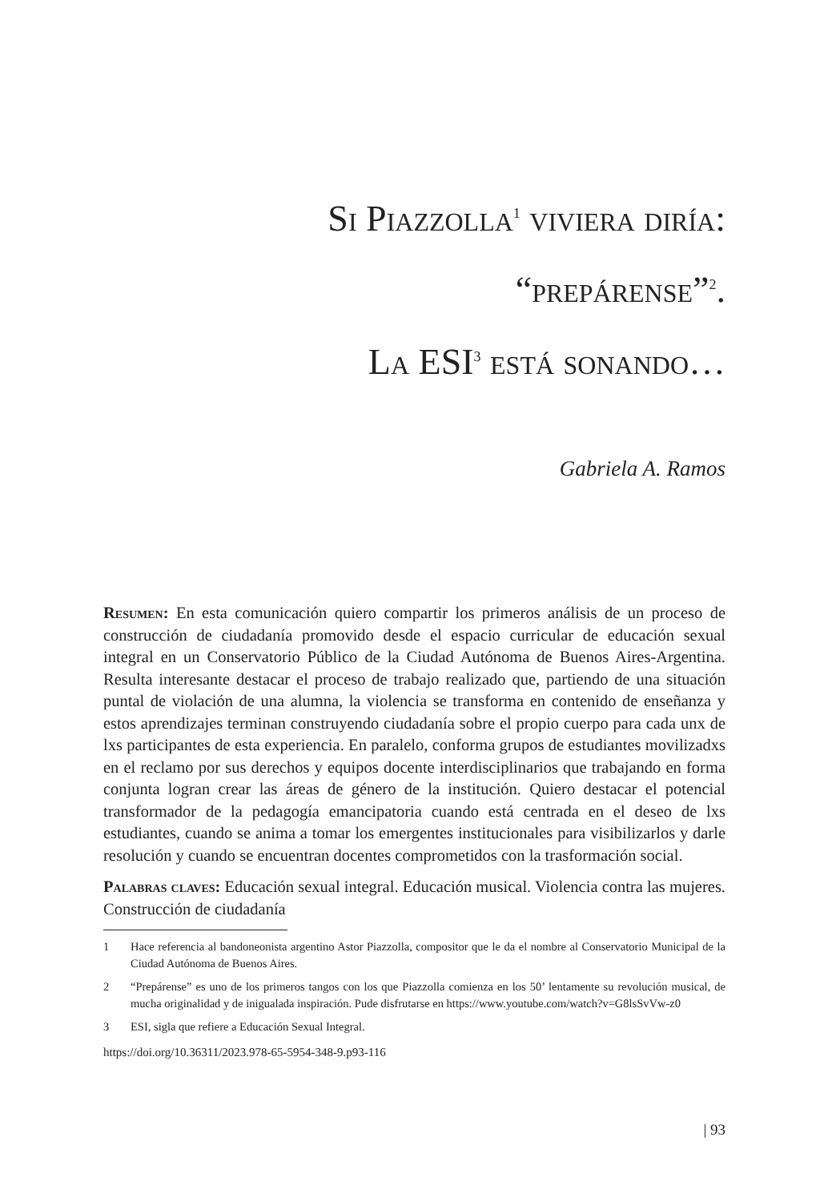Si Piazzolla<sup>1</sup> viviera diría:
“prepárense”<sup>2</sup>.
La ESI<sup>3</sup> está sonando…
Gabriela A. Ramos
Resumen: En esta comunicación quiero compartir los primeros análisis de un proceso de construcción de ciudadanía promovido desde el espacio curricular de educación sexual integral en un Conservatorio Público de la Ciudad Autónoma de Buenos Aires-Argentina. Resulta interesante destacar el proceso de trabajo realizado que, partiendo de una situación puntal de violación de una alumna, la violencia se transforma en contenido de enseñanza y estos aprendizajes terminan construyendo ciudadanía sobre el propio cuerpo para cada unx de lxs participantes de esta experiencia. En paralelo, conforma grupos de estudiantes movilizadxs en el reclamo por sus derechos y equipos docente interdisciplinarios que trabajando en forma conjunta logran crear las áreas de género de la institución. Quiero destacar el potencial transformador de la pedagogía emancipatoria cuando está centrada en el deseo de lxs estudiantes, cuando se anima a tomar los emergentes institucionales para visibilizarlos y darle resolución y cuando se encuentran docentes comprometidos con la trasformación social.
Palabras claves: Educación sexual integral. Educación musical. Violencia contra las mujeres. Construcción de ciudadanía
1 Hace referencia al bandoneonista argentino Astor Piazzolla, compositor que le da el nombre al Conservatorio Municipal de la Ciudad Autónoma de Buenos Aires.
2 “Prepárense” es uno de los primeros tangos con los que Piazzolla comienza en los 50’ lentamente su revolución musical, de mucha originalidad y de inigualada inspiración. Pude disfrutarse en https://www.youtube.com/watch?v=G8lsSvVw-z0
3 ESI, sigla que refiere a Educación Sexual Integral.
https://doi.org/10.36311/2023.978-65-5954-348-9.p93-116
| 93